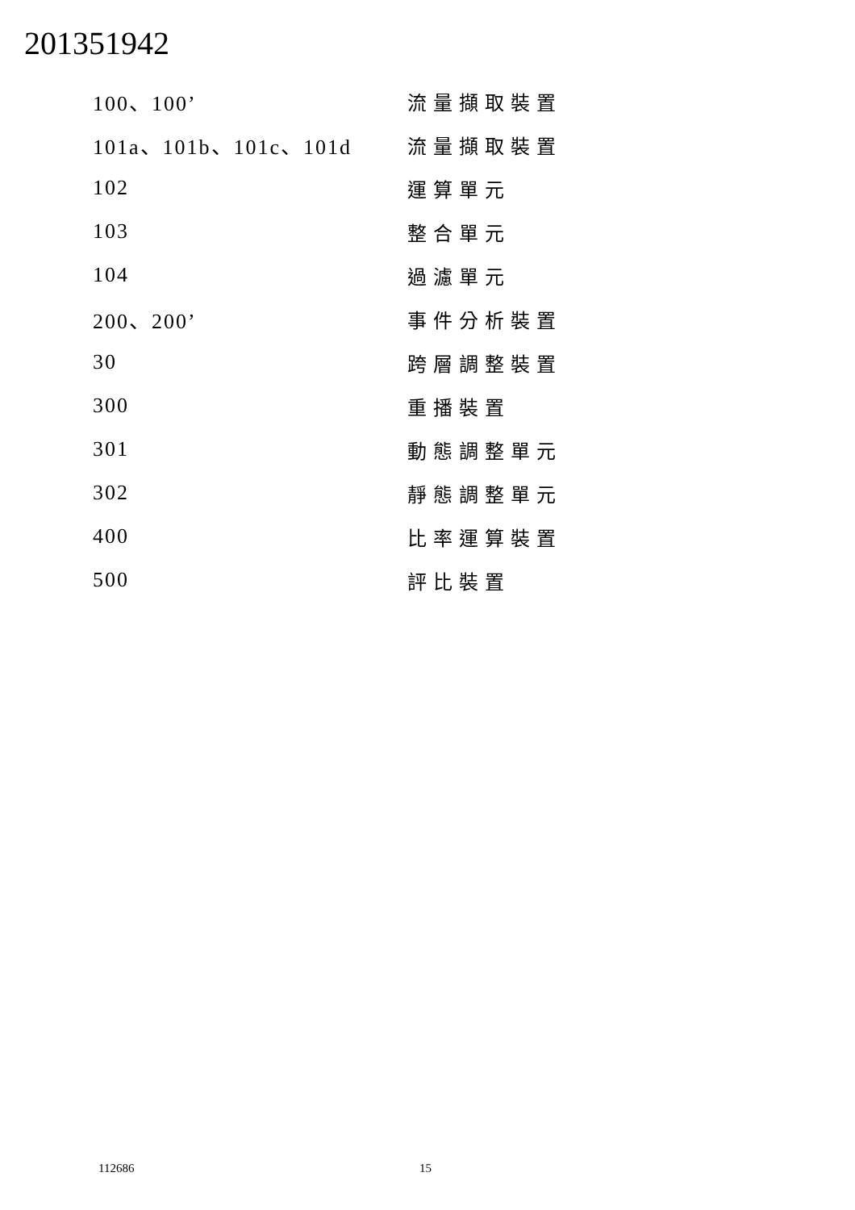201351942
| 100、100’ | 流量擷取裝置 |
| 101a、101b、101c、101d | 流量擷取裝置 |
| 102 | 運算單元 |
| 103 | 整合單元 |
| 104 | 過濾單元 |
| 200、200’ | 事件分析裝置 |
| 30 | 跨層調整裝置 |
| 300 | 重播裝置 |
| 301 | 動態調整單元 |
| 302 | 靜態調整單元 |
| 400 | 比率運算裝置 |
| 500 | 評比裝置 |
112686 15